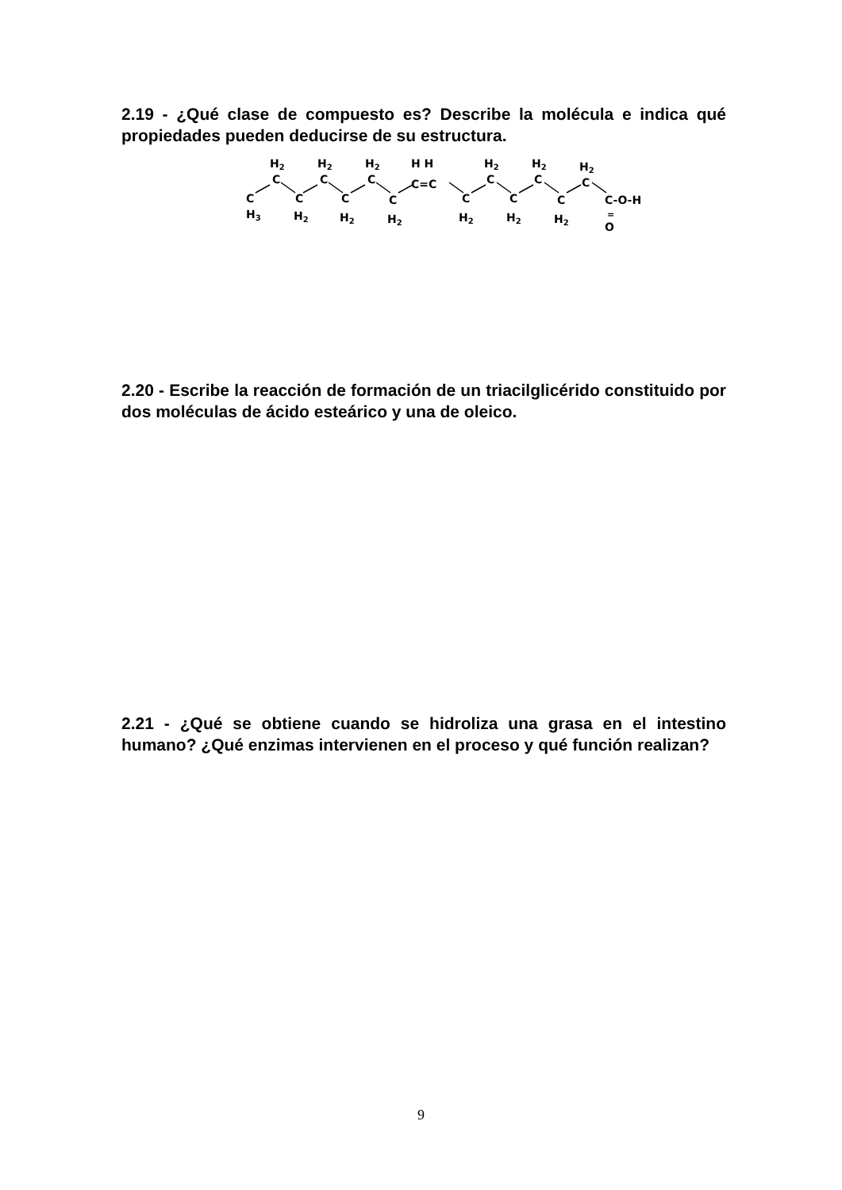2.19 - ¿Qué clase de compuesto es? Describe la molécula e indica qué propiedades pueden deducirse de su estructura.
H2
H2
H2
H H
H2
H2
H2
C
C
C
C=C
C
C
C
C
C
C
C
C
C
C
C-O-H
H3
H2
H2
H2
H2
H2
H2
=
O
2.20 - Escribe la reacción de formación de un triacilglicérido constituido por dos moléculas de ácido esteárico y una de oleico.
2.21 - ¿Qué se obtiene cuando se hidroliza una grasa en el intestino humano? ¿Qué enzimas intervienen en el proceso y qué función realizan?
9